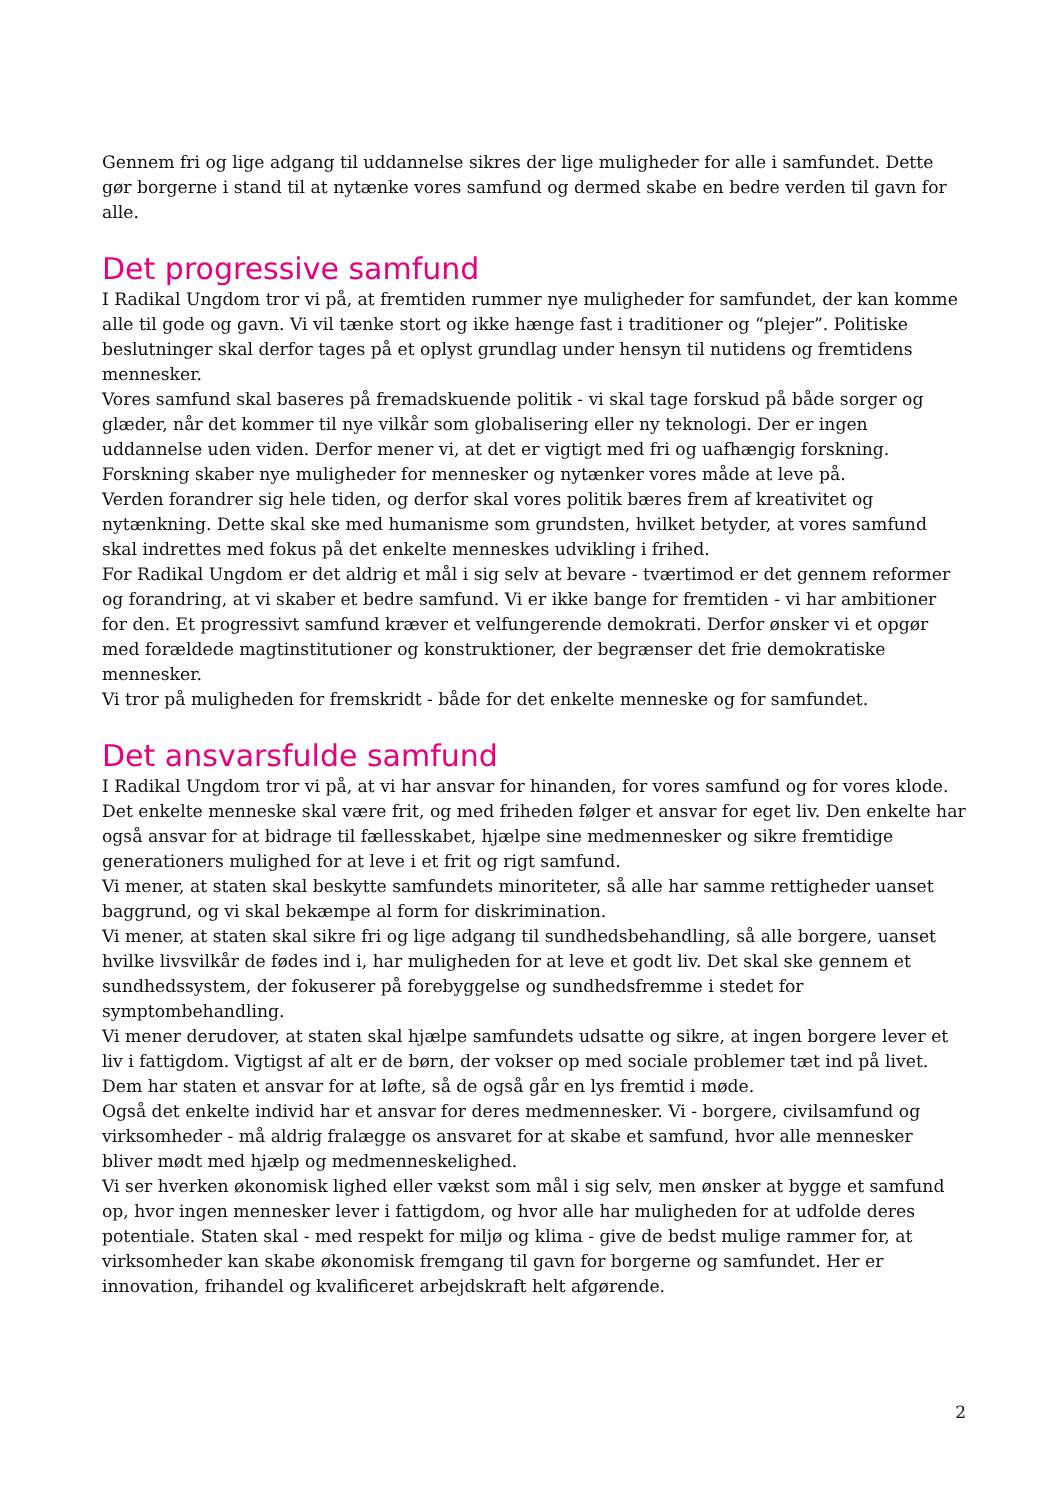Gennem fri og lige adgang til uddannelse sikres der lige muligheder for alle i samfundet. Dette gør borgerne i stand til at nytænke vores samfund og dermed skabe en bedre verden til gavn for alle.
Det progressive samfund
I Radikal Ungdom tror vi på, at fremtiden rummer nye muligheder for samfundet, der kan komme alle til gode og gavn. Vi vil tænke stort og ikke hænge fast i traditioner og “plejer”. Politiske beslutninger skal derfor tages på et oplyst grundlag under hensyn til nutidens og fremtidens mennesker.
Vores samfund skal baseres på fremadskuende politik - vi skal tage forskud på både sorger og glæder, når det kommer til nye vilkår som globalisering eller ny teknologi. Der er ingen uddannelse uden viden. Derfor mener vi, at det er vigtigt med fri og uafhængig forskning. Forskning skaber nye muligheder for mennesker og nytænker vores måde at leve på.
Verden forandrer sig hele tiden, og derfor skal vores politik bæres frem af kreativitet og nytænkning. Dette skal ske med humanisme som grundsten, hvilket betyder, at vores samfund skal indrettes med fokus på det enkelte menneskes udvikling i frihed.
For Radikal Ungdom er det aldrig et mål i sig selv at bevare - tværtimod er det gennem reformer og forandring, at vi skaber et bedre samfund. Vi er ikke bange for fremtiden - vi har ambitioner for den. Et progressivt samfund kræver et velfungerende demokrati. Derfor ønsker vi et opgør med forældede magtinstitutioner og konstruktioner, der begrænser det frie demokratiske mennesker.
Vi tror på muligheden for fremskridt - både for det enkelte menneske og for samfundet.
Det ansvarsfulde samfund
I Radikal Ungdom tror vi på, at vi har ansvar for hinanden, for vores samfund og for vores klode. Det enkelte menneske skal være frit, og med friheden følger et ansvar for eget liv. Den enkelte har også ansvar for at bidrage til fællesskabet, hjælpe sine medmennesker og sikre fremtidige generationers mulighed for at leve i et frit og rigt samfund.
Vi mener, at staten skal beskytte samfundets minoriteter, så alle har samme rettigheder uanset baggrund, og vi skal bekæmpe al form for diskrimination.
Vi mener, at staten skal sikre fri og lige adgang til sundhedsbehandling, så alle borgere, uanset hvilke livsvilkår de fødes ind i, har muligheden for at leve et godt liv. Det skal ske gennem et sundhedssystem, der fokuserer på forebyggelse og sundhedsfremme i stedet for symptombehandling.
Vi mener derudover, at staten skal hjælpe samfundets udsatte og sikre, at ingen borgere lever et liv i fattigdom. Vigtigst af alt er de børn, der vokser op med sociale problemer tæt ind på livet. Dem har staten et ansvar for at løfte, så de også går en lys fremtid i møde.
Også det enkelte individ har et ansvar for deres medmennesker. Vi - borgere, civilsamfund og virksomheder - må aldrig fralægge os ansvaret for at skabe et samfund, hvor alle mennesker bliver mødt med hjælp og medmenneskelighed.
Vi ser hverken økonomisk lighed eller vækst som mål i sig selv, men ønsker at bygge et samfund op, hvor ingen mennesker lever i fattigdom, og hvor alle har muligheden for at udfolde deres potentiale. Staten skal - med respekt for miljø og klima - give de bedst mulige rammer for, at virksomheder kan skabe økonomisk fremgang til gavn for borgerne og samfundet. Her er innovation, frihandel og kvalificeret arbejdskraft helt afgørende.
2